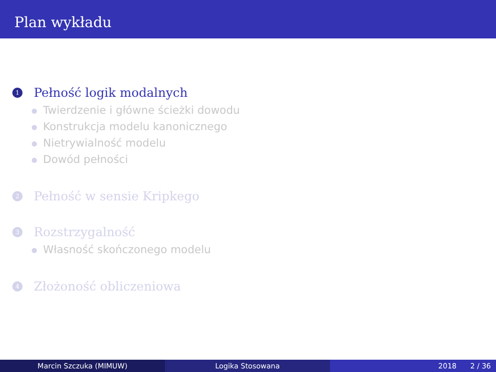Plan wykładu
1
Pełność logik modalnych
Twierdzenie i główne ścieżki dowodu
Konstrukcja modelu kanonicznego
Nietrywialność modelu
Dowód pełności
2
Pełność w sensie Kripkego
3
Rozstrzygalność
Własność skończonego modelu
4
Złożoność obliczeniowa
Marcin Szczuka (MIMUW) Logika Stosowana 2018 2 / 36